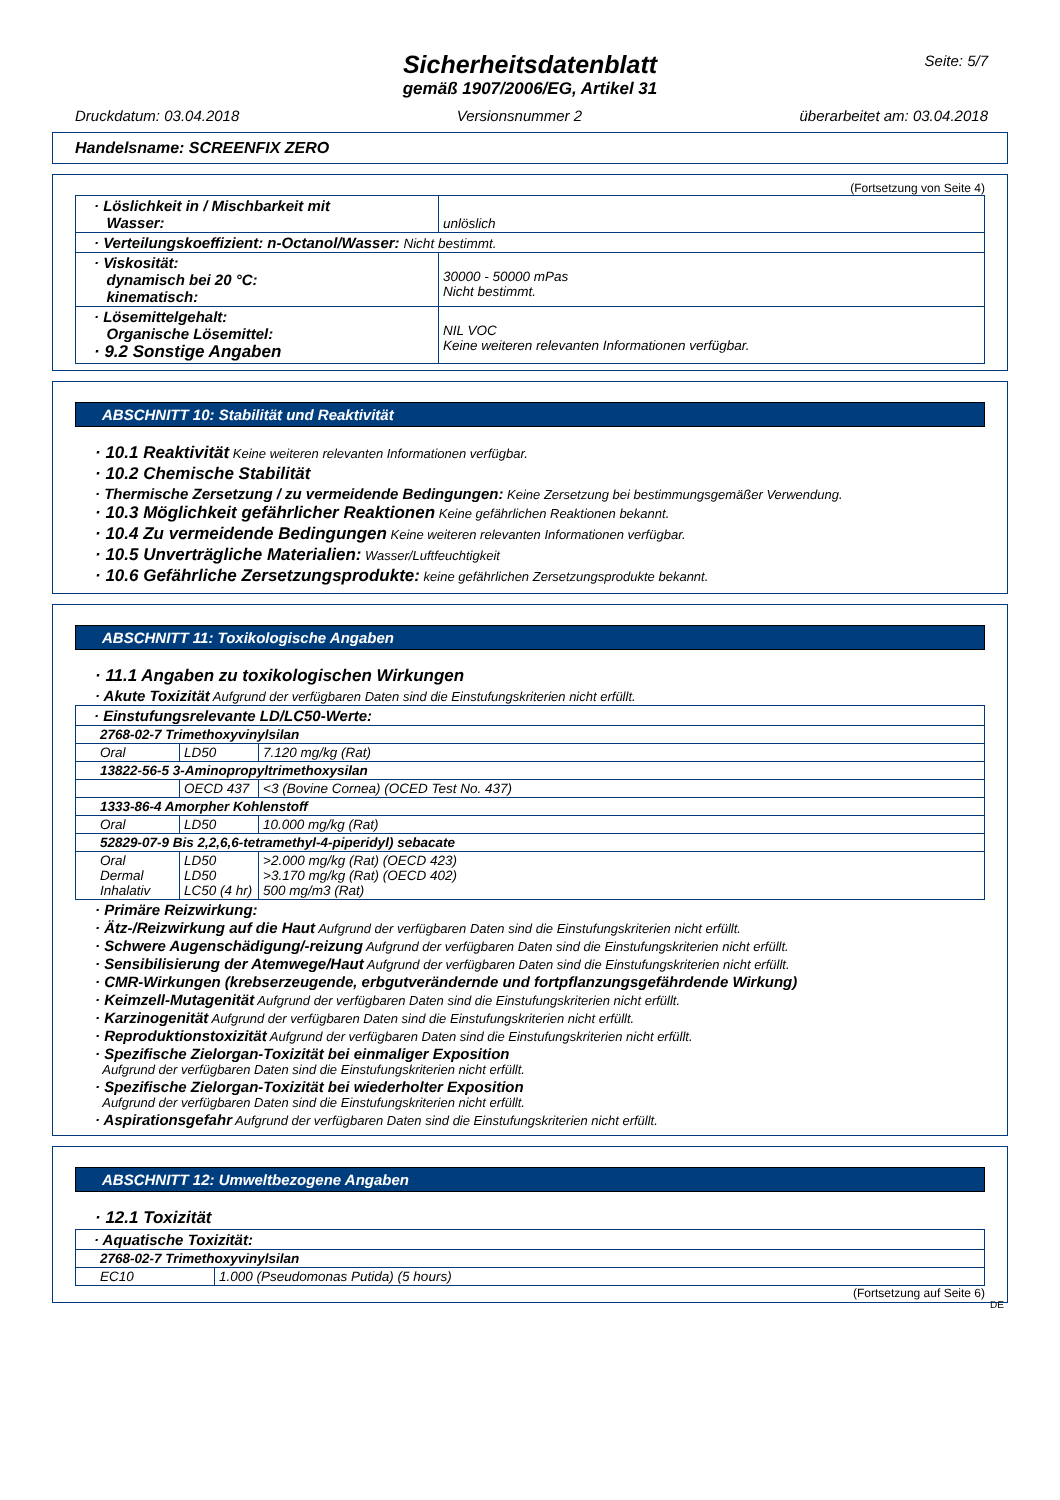Seite: 5/7
Sicherheitsdatenblatt
gemäß 1907/2006/EG, Artikel 31
Druckdatum: 03.04.2018 Versionsnummer 2 überarbeitet am: 03.04.2018
Handelsname: SCREENFIX ZERO
(Fortsetzung von Seite 4)
| · Löslichkeit in / Mischbarkeit mit Wasser: | unlöslich |
| · Verteilungskoeffizient: n-Octanol/Wasser: Nicht bestimmt. | |
| · Viskosität: dynamisch bei 20 °C: kinematisch: | 30000 - 50000 mPas Nicht bestimmt. |
| · Lösemittelgehalt: Organische Lösemittel: · 9.2 Sonstige Angaben | NIL VOC Keine weiteren relevanten Informationen verfügbar. |
ABSCHNITT 10: Stabilität und Reaktivität
· 10.1 Reaktivität Keine weiteren relevanten Informationen verfügbar.
· 10.2 Chemische Stabilität
· Thermische Zersetzung / zu vermeidende Bedingungen: Keine Zersetzung bei bestimmungsgemäßer Verwendung.
· 10.3 Möglichkeit gefährlicher Reaktionen Keine gefährlichen Reaktionen bekannt.
· 10.4 Zu vermeidende Bedingungen Keine weiteren relevanten Informationen verfügbar.
· 10.5 Unverträgliche Materialien: Wasser/Luftfeuchtigkeit
· 10.6 Gefährliche Zersetzungsprodukte: keine gefährlichen Zersetzungsprodukte bekannt.
ABSCHNITT 11: Toxikologische Angaben
· 11.1 Angaben zu toxikologischen Wirkungen
· Akute Toxizität Aufgrund der verfügbaren Daten sind die Einstufungskriterien nicht erfüllt.
| · Einstufungsrelevante LD/LC50-Werte: | | |
| 2768-02-7 Trimethoxyvinylsilan | | |
| Oral | LD50 | 7.120 mg/kg (Rat) |
| 13822-56-5 3-Aminopropyltrimethoxysilan | | |
| | OECD 437 | <3 (Bovine Cornea) (OCED Test No. 437) |
| 1333-86-4 Amorpher Kohlenstoff | | |
| Oral | LD50 | 10.000 mg/kg (Rat) |
| 52829-07-9 Bis 2,2,6,6-tetramethyl-4-piperidyl) sebacate | | |
| Oral Dermal Inhalativ | LD50 LD50 LC50 (4 hr) | >2.000 mg/kg (Rat) (OECD 423) >3.170 mg/kg (Rat) (OECD 402) 500 mg/m3 (Rat) |
· Primäre Reizwirkung:
· Ätz-/Reizwirkung auf die Haut Aufgrund der verfügbaren Daten sind die Einstufungskriterien nicht erfüllt.
· Schwere Augenschädigung/-reizung Aufgrund der verfügbaren Daten sind die Einstufungskriterien nicht erfüllt.
· Sensibilisierung der Atemwege/Haut Aufgrund der verfügbaren Daten sind die Einstufungskriterien nicht erfüllt.
· CMR-Wirkungen (krebserzeugende, erbgutverändernde und fortpflanzungsgefährdende Wirkung)
· Keimzell-Mutagenität Aufgrund der verfügbaren Daten sind die Einstufungskriterien nicht erfüllt.
· Karzinogenität Aufgrund der verfügbaren Daten sind die Einstufungskriterien nicht erfüllt.
· Reproduktionstoxizität Aufgrund der verfügbaren Daten sind die Einstufungskriterien nicht erfüllt.
· Spezifische Zielorgan-Toxizität bei einmaliger Exposition
Aufgrund der verfügbaren Daten sind die Einstufungskriterien nicht erfüllt.
· Spezifische Zielorgan-Toxizität bei wiederholter Exposition
Aufgrund der verfügbaren Daten sind die Einstufungskriterien nicht erfüllt.
· Aspirationsgefahr Aufgrund der verfügbaren Daten sind die Einstufungskriterien nicht erfüllt.
ABSCHNITT 12: Umweltbezogene Angaben
· 12.1 Toxizität
| · Aquatische Toxizität: | |
| 2768-02-7 Trimethoxyvinylsilan | |
| EC10 | 1.000 (Pseudomonas Putida) (5 hours) |
(Fortsetzung auf Seite 6)
DE